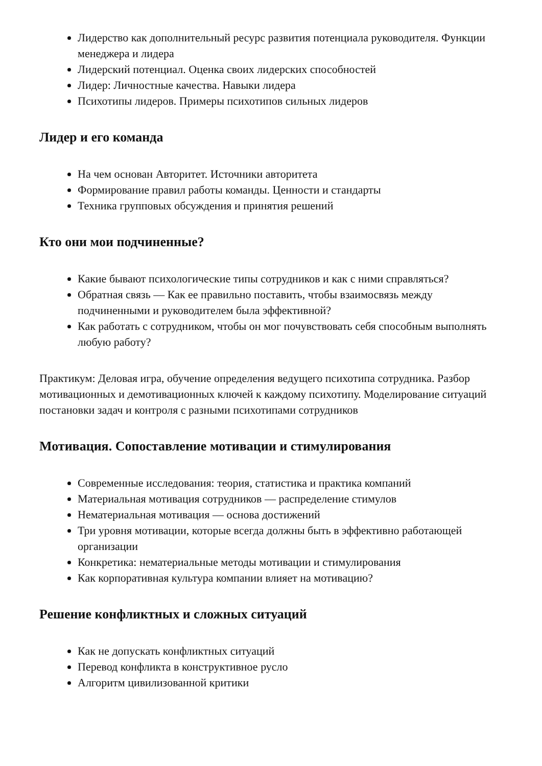Лидерство как дополнительный ресурс развития потенциала руководителя. Функции менеджера и лидера
Лидерский потенциал. Оценка своих лидерских способностей
Лидер: Личностные качества. Навыки лидера
Психотипы лидеров. Примеры психотипов сильных лидеров
Лидер и его команда
На чем основан Авторитет. Источники авторитета
Формирование правил работы команды. Ценности и стандарты
Техника групповых обсуждения и принятия решений
Кто они мои подчиненные?
Какие бывают психологические типы сотрудников и как с ними справляться?
Обратная связь — Как ее правильно поставить, чтобы взаимосвязь между подчиненными и руководителем была эффективной?
Как работать с сотрудником, чтобы он мог почувствовать себя способным выполнять любую работу?
Практикум: Деловая игра, обучение определения ведущего психотипа сотрудника. Разбор мотивационных и демотивационных ключей к каждому психотипу. Моделирование ситуаций постановки задач и контроля с разными психотипами сотрудников
Мотивация. Сопоставление мотивации и стимулирования
Современные исследования: теория, статистика и практика компаний
Материальная мотивация сотрудников — распределение стимулов
Нематериальная мотивация — основа достижений
Три уровня мотивации, которые всегда должны быть в эффективно работающей организации
Конкретика: нематериальные методы мотивации и стимулирования
Как корпоративная культура компании влияет на мотивацию?
Решение конфликтных и сложных ситуаций
Как не допускать конфликтных ситуаций
Перевод конфликта в конструктивное русло
Алгоритм цивилизованной критики